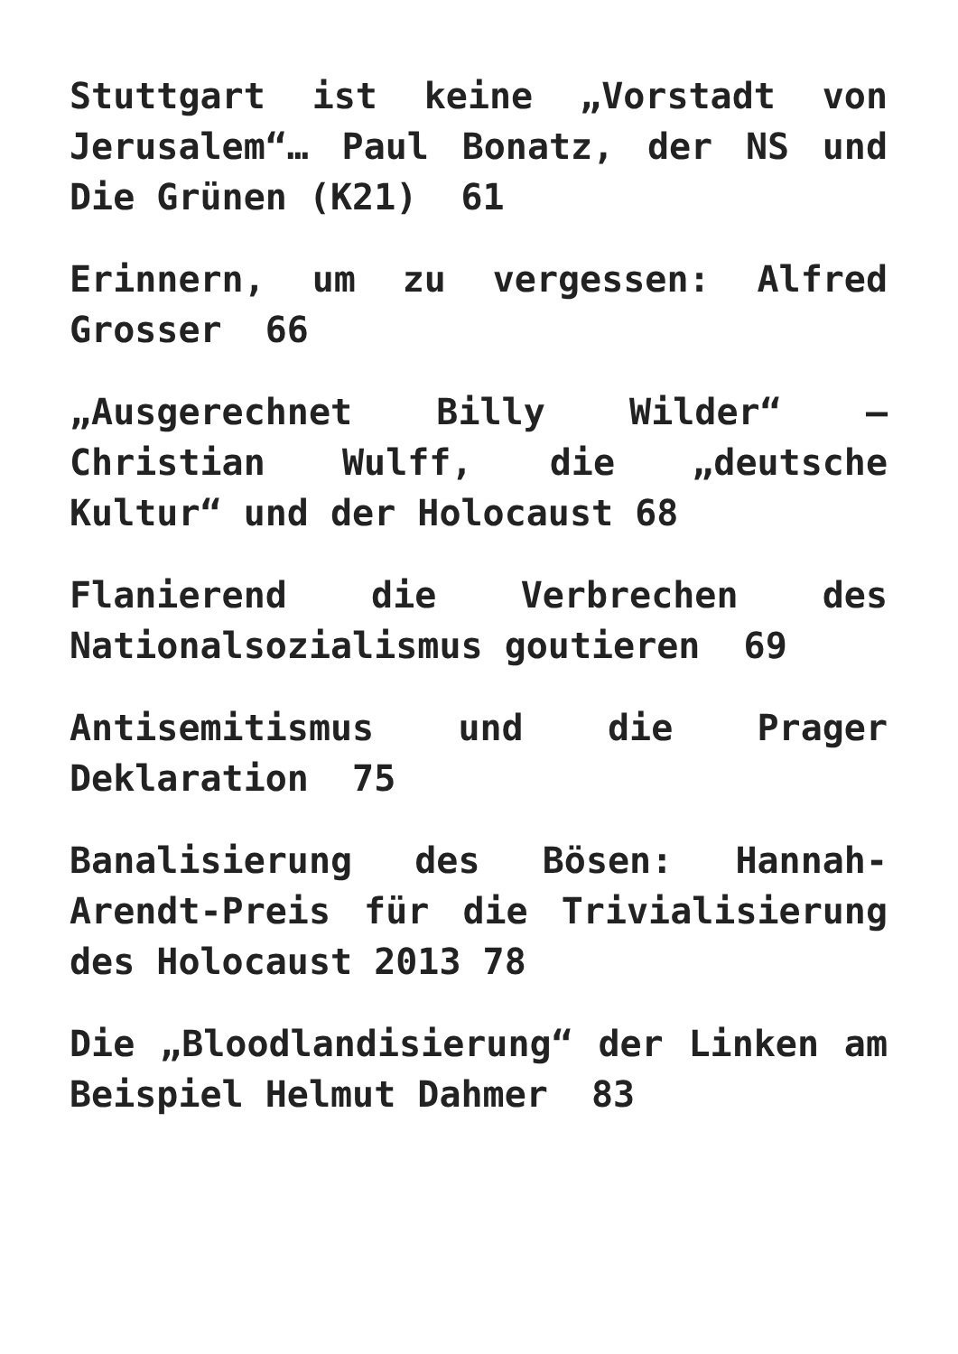Stuttgart ist keine „Vorstadt von Jerusalem“… Paul Bonatz, der NS und Die Grünen (K21) 61
Erinnern, um zu vergessen: Alfred Grosser 66
„Ausgerechnet Billy Wilder“ – Christian Wulff, die „deutsche Kultur“ und der Holocaust 68
Flanierend die Verbrechen des Nationalsozialismus goutieren 69
Antisemitismus und die Prager Deklaration 75
Banalisierung des Bösen: Hannah-Arendt-Preis für die Trivialisierung des Holocaust 2013 78
Die „Bloodlandisierung“ der Linken am Beispiel Helmut Dahmer 83